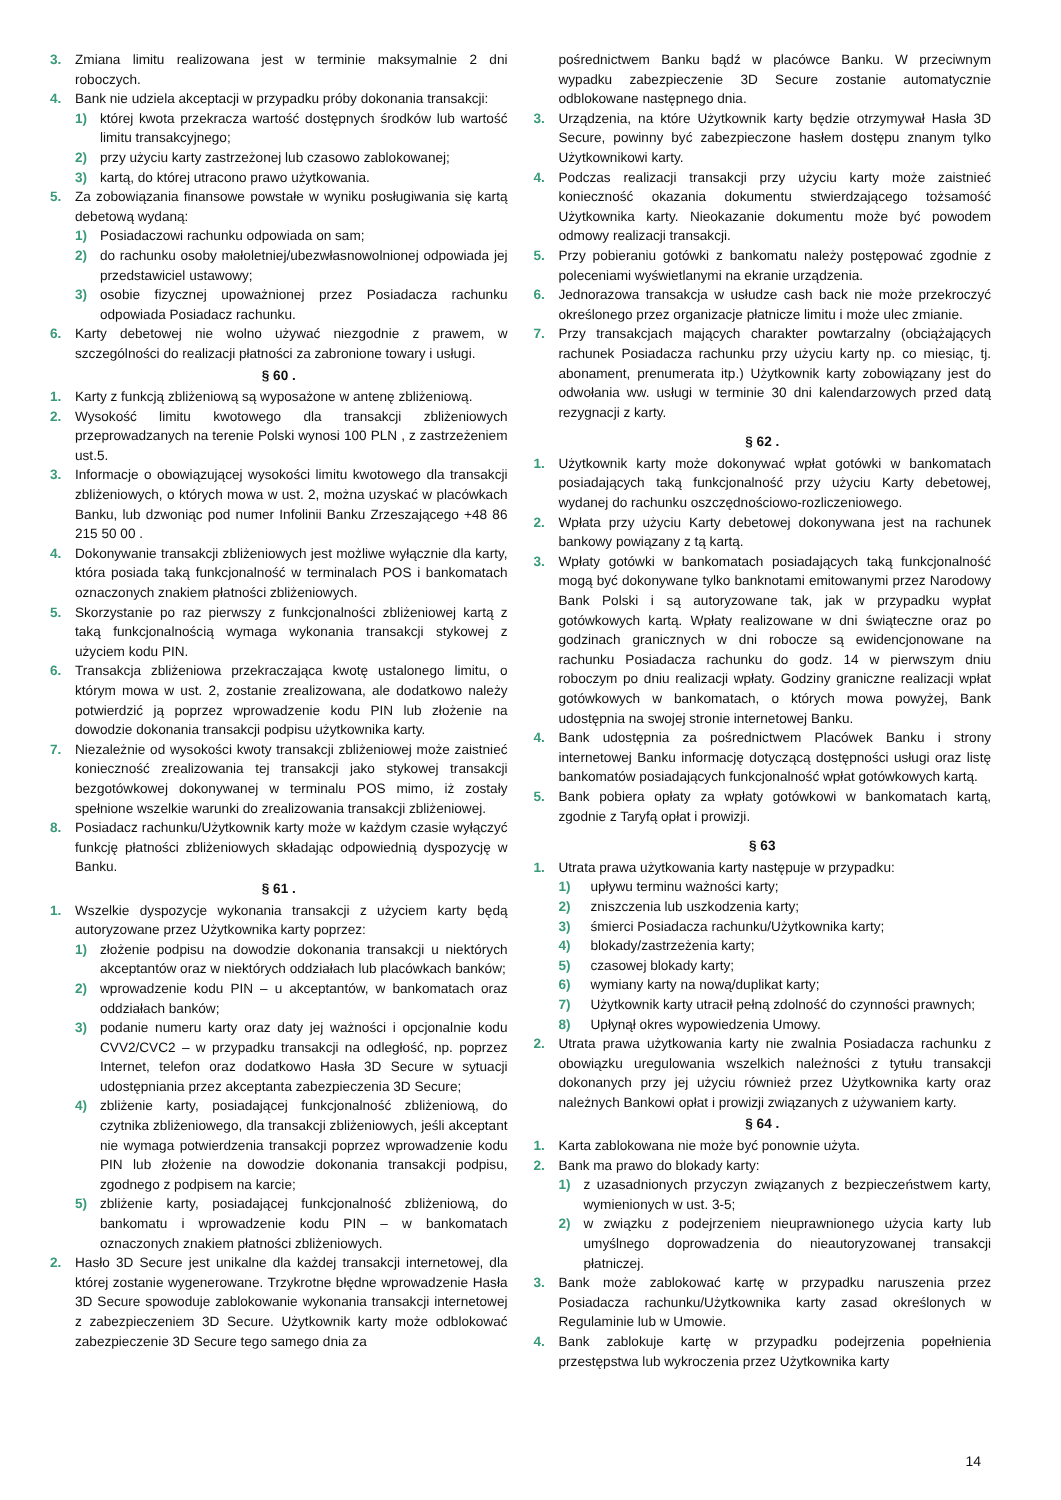3. Zmiana limitu realizowana jest w terminie maksymalnie 2 dni roboczych.
4. Bank nie udziela akceptacji w przypadku próby dokonania transakcji:
1) której kwota przekracza wartość dostępnych środków lub wartość limitu transakcyjnego;
2) przy użyciu karty zastrzeżonej lub czasowo zablokowanej;
3) kartą, do której utracono prawo użytkowania.
5. Za zobowiązania finansowe powstałe w wyniku posługiwania się kartą debetową wydaną:
1) Posiadaczowi rachunku odpowiada on sam;
2) do rachunku osoby małoletniej/ubezwłasnowolnionej odpowiada jej przedstawiciel ustawowy;
3) osobie fizycznej upoważnionej przez Posiadacza rachunku odpowiada Posiadacz rachunku.
6. Karty debetowej nie wolno używać niezgodnie z prawem, w szczególności do realizacji płatności za zabronione towary i usługi.
§ 60 .
1. Karty z funkcją zbliżeniową są wyposażone w antenę zbliżeniową.
2. Wysokość limitu kwotowego dla transakcji zbliżeniowych przeprowadzanych na terenie Polski wynosi 100 PLN , z zastrzeżeniem ust.5.
3. Informacje o obowiązującej wysokości limitu kwotowego dla transakcji zbliżeniowych, o których mowa w ust. 2, można uzyskać w placówkach Banku, lub dzwoniąc pod numer Infolinii Banku Zrzeszającego +48 86 215 50 00 .
4. Dokonywanie transakcji zbliżeniowych jest możliwe wyłącznie dla karty, która posiada taką funkcjonalność w terminalach POS i bankomatach oznaczonych znakiem płatności zbliżeniowych.
5. Skorzystanie po raz pierwszy z funkcjonalności zbliżeniowej kartą z taką funkcjonalnością wymaga wykonania transakcji stykowej z użyciem kodu PIN.
6. Transakcja zbliżeniowa przekraczająca kwotę ustalonego limitu, o którym mowa w ust. 2, zostanie zrealizowana, ale dodatkowo należy potwierdzić ją poprzez wprowadzenie kodu PIN lub złożenie na dowodzie dokonania transakcji podpisu użytkownika karty.
7. Niezależnie od wysokości kwoty transakcji zbliżeniowej może zaistnieć konieczność zrealizowania tej transakcji jako stykowej transakcji bezgotówkowej dokonywanej w terminalu POS mimo, iż zostały spełnione wszelkie warunki do zrealizowania transakcji zbliżeniowej.
8. Posiadacz rachunku/Użytkownik karty może w każdym czasie wyłączyć funkcję płatności zbliżeniowych składając odpowiednią dyspozycję w Banku.
§ 61 .
1. Wszelkie dyspozycje wykonania transakcji z użyciem karty będą autoryzowane przez Użytkownika karty poprzez:
1) złożenie podpisu na dowodzie dokonania transakcji u niektórych akceptantów oraz w niektórych oddziałach lub placówkach banków;
2) wprowadzenie kodu PIN – u akceptantów, w bankomatach oraz oddziałach banków;
3) podanie numeru karty oraz daty jej ważności i opcjonalnie kodu CVV2/CVC2 – w przypadku transakcji na odległość, np. poprzez Internet, telefon oraz dodatkowo Hasła 3D Secure w sytuacji udostępniania przez akceptanta zabezpieczenia 3D Secure;
4) zbliżenie karty, posiadającej funkcjonalność zbliżeniową, do czytnika zbliżeniowego, dla transakcji zbliżeniowych, jeśli akceptant nie wymaga potwierdzenia transakcji poprzez wprowadzenie kodu PIN lub złożenie na dowodzie dokonania transakcji podpisu, zgodnego z podpisem na karcie;
5) zbliżenie karty, posiadającej funkcjonalność zbliżeniową, do bankomatu i wprowadzenie kodu PIN – w bankomatach oznaczonych znakiem płatności zbliżeniowych.
2. Hasło 3D Secure jest unikalne dla każdej transakcji internetowej, dla której zostanie wygenerowane. Trzykrotne błędne wprowadzenie Hasła 3D Secure spowoduje zablokowanie wykonania transakcji internetowej z zabezpieczeniem 3D Secure. Użytkownik karty może odblokować zabezpieczenie 3D Secure tego samego dnia za
pośrednictwem Banku bądź w placówce Banku. W przeciwnym wypadku zabezpieczenie 3D Secure zostanie automatycznie odblokowane następnego dnia.
3. Urządzenia, na które Użytkownik karty będzie otrzymywał Hasła 3D Secure, powinny być zabezpieczone hasłem dostępu znanym tylko Użytkownikowi karty.
4. Podczas realizacji transakcji przy użyciu karty może zaistnieć konieczność okazania dokumentu stwierdzającego tożsamość Użytkownika karty. Nieokazanie dokumentu może być powodem odmowy realizacji transakcji.
5. Przy pobieraniu gotówki z bankomatu należy postępować zgodnie z poleceniami wyświetlanymi na ekranie urządzenia.
6. Jednorazowa transakcja w usłudze cash back nie może przekroczyć określonego przez organizacje płatnicze limitu i może ulec zmianie.
7. Przy transakcjach mających charakter powtarzalny (obciążających rachunek Posiadacza rachunku przy użyciu karty np. co miesiąc, tj. abonament, prenumerata itp.) Użytkownik karty zobowiązany jest do odwołania ww. usługi w terminie 30 dni kalendarzowych przed datą rezygnacji z karty.
§ 62 .
1. Użytkownik karty może dokonywać wpłat gotówki w bankomatach posiadających taką funkcjonalność przy użyciu Karty debetowej, wydanej do rachunku oszczędnościowo-rozliczeniowego.
2. Wpłata przy użyciu Karty debetowej dokonywana jest na rachunek bankowy powiązany z tą kartą.
3. Wpłaty gotówki w bankomatach posiadających taką funkcjonalność mogą być dokonywane tylko banknotami emitowanymi przez Narodowy Bank Polski i są autoryzowane tak, jak w przypadku wypłat gotówkowych kartą. Wpłaty realizowane w dni świąteczne oraz po godzinach granicznych w dni robocze są ewidencjonowane na rachunku Posiadacza rachunku do godz. 14 w pierwszym dniu roboczym po dniu realizacji wpłaty. Godziny graniczne realizacji wpłat gotówkowych w bankomatach, o których mowa powyżej, Bank udostępnia na swojej stronie internetowej Banku.
4. Bank udostępnia za pośrednictwem Placówek Banku i strony internetowej Banku informację dotyczącą dostępności usługi oraz listę bankomatów posiadających funkcjonalność wpłat gotówkowych kartą.
5. Bank pobiera opłaty za wpłaty gotówkowi w bankomatach kartą, zgodnie z Taryfą opłat i prowizji.
§ 63
1. Utrata prawa użytkowania karty następuje w przypadku:
1) upływu terminu ważności karty;
2) zniszczenia lub uszkodzenia karty;
3) śmierci Posiadacza rachunku/Użytkownika karty;
4) blokady/zastrzeżenia karty;
5) czasowej blokady karty;
6) wymiany karty na nową/duplikat karty;
7) Użytkownik karty utracił pełną zdolność do czynności prawnych;
8) Upłynął okres wypowiedzenia Umowy.
2. Utrata prawa użytkowania karty nie zwalnia Posiadacza rachunku z obowiązku uregulowania wszelkich należności z tytułu transakcji dokonanych przy jej użyciu również przez Użytkownika karty oraz należnych Bankowi opłat i prowizji związanych z używaniem karty.
§ 64 .
1. Karta zablokowana nie może być ponownie użyta.
2. Bank ma prawo do blokady karty:
1) z uzasadnionych przyczyn związanych z bezpieczeństwem karty, wymienionych w ust. 3-5;
2) w związku z podejrzeniem nieuprawnionego użycia karty lub umyślnego doprowadzenia do nieautoryzowanej transakcji płatniczej.
3. Bank może zablokować kartę w przypadku naruszenia przez Posiadacza rachunku/Użytkownika karty zasad określonych w Regulaminie lub w Umowie.
4. Bank zablokuje kartę w przypadku podejrzenia popełnienia przestępstwa lub wykroczenia przez Użytkownika karty
14